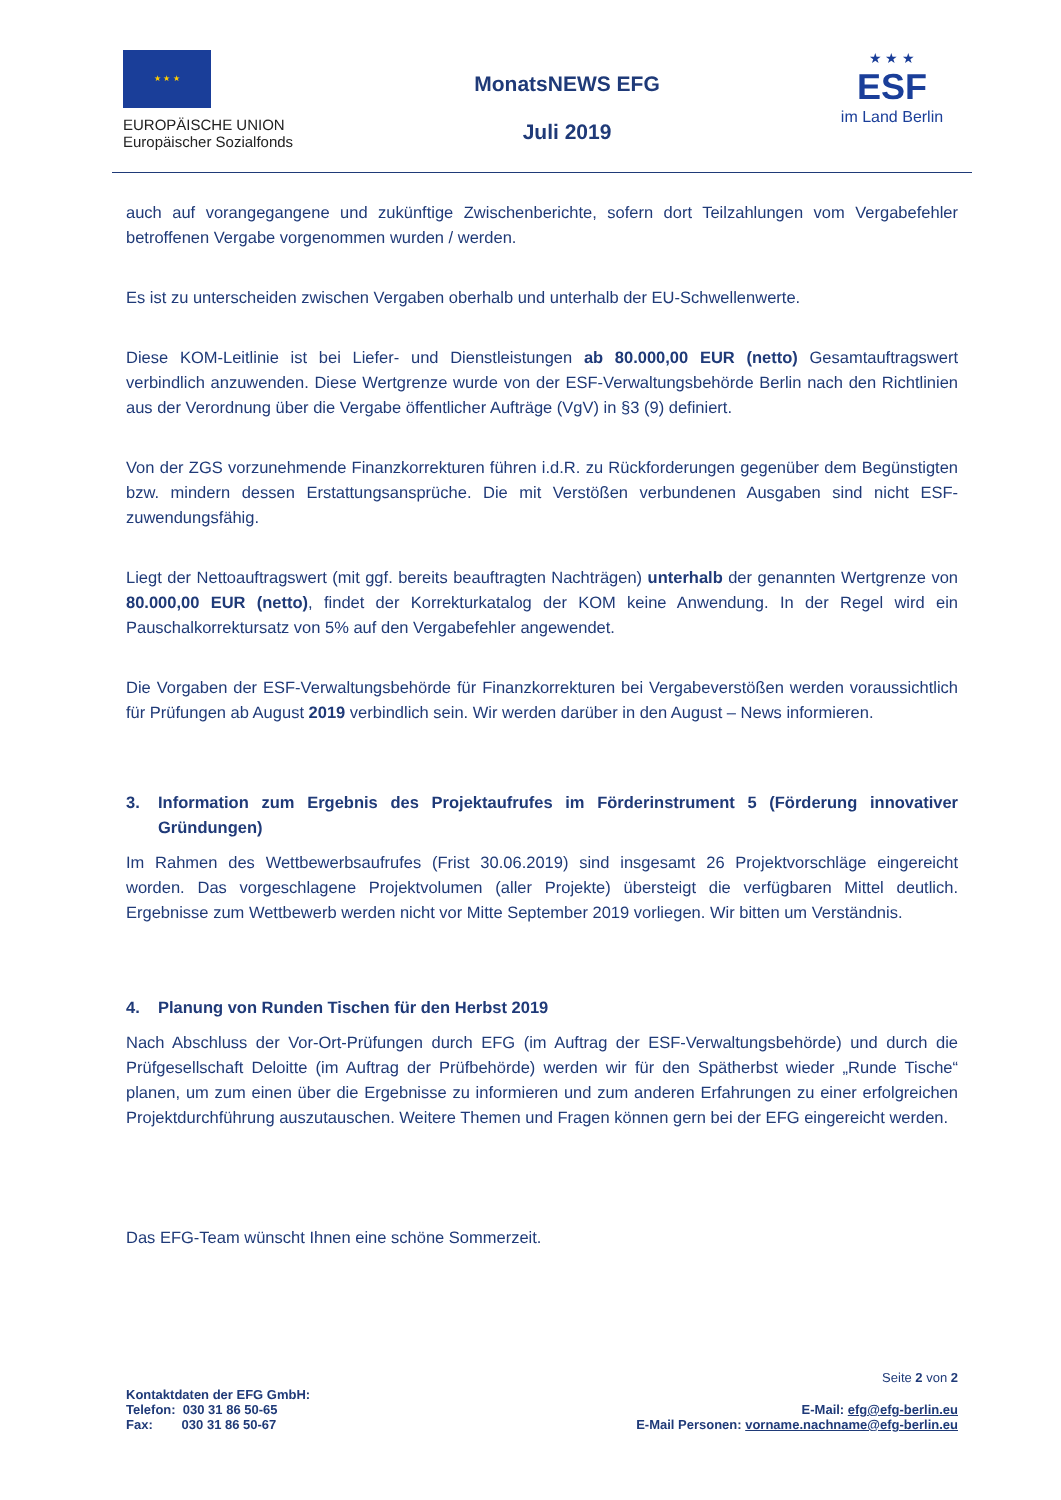★ ★ ★
EUROPÄISCHE UNION
Europäischer Sozialfonds
MonatsNEWS EFG
Juli 2019
★ ★ ★
ESF
im Land Berlin
auch auf vorangegangene und zukünftige Zwischenberichte, sofern dort Teilzahlungen vom Vergabefehler betroffenen Vergabe vorgenommen wurden / werden.
Es ist zu unterscheiden zwischen Vergaben oberhalb und unterhalb der EU-Schwellenwerte.
Diese KOM-Leitlinie ist bei Liefer- und Dienstleistungen ab 80.000,00 EUR (netto) Gesamtauftragswert verbindlich anzuwenden. Diese Wertgrenze wurde von der ESF-Verwaltungsbehörde Berlin nach den Richtlinien aus der Verordnung über die Vergabe öffentlicher Aufträge (VgV) in §3 (9) definiert.
Von der ZGS vorzunehmende Finanzkorrekturen führen i.d.R. zu Rückforderungen gegenüber dem Begünstigten bzw. mindern dessen Erstattungsansprüche. Die mit Verstößen verbundenen Ausgaben sind nicht ESF-zuwendungsfähig.
Liegt der Nettoauftragswert (mit ggf. bereits beauftragten Nachträgen) unterhalb der genannten Wertgrenze von 80.000,00 EUR (netto), findet der Korrekturkatalog der KOM keine Anwendung. In der Regel wird ein Pauschalkorrektursatz von 5% auf den Vergabefehler angewendet.
Die Vorgaben der ESF-Verwaltungsbehörde für Finanzkorrekturen bei Vergabeverstößen werden voraussichtlich für Prüfungen ab August 2019 verbindlich sein. Wir werden darüber in den August – News informieren.
3. Information zum Ergebnis des Projektaufrufes im Förderinstrument 5 (Förderung innovativer Gründungen)
Im Rahmen des Wettbewerbsaufrufes (Frist 30.06.2019) sind insgesamt 26 Projektvorschläge eingereicht worden. Das vorgeschlagene Projektvolumen (aller Projekte) übersteigt die verfügbaren Mittel deutlich. Ergebnisse zum Wettbewerb werden nicht vor Mitte September 2019 vorliegen. Wir bitten um Verständnis.
4. Planung von Runden Tischen für den Herbst 2019
Nach Abschluss der Vor-Ort-Prüfungen durch EFG (im Auftrag der ESF-Verwaltungsbehörde) und durch die Prüfgesellschaft Deloitte (im Auftrag der Prüfbehörde) werden wir für den Spätherbst wieder „Runde Tische“ planen, um zum einen über die Ergebnisse zu informieren und zum anderen Erfahrungen zu einer erfolgreichen Projektdurchführung auszutauschen. Weitere Themen und Fragen können gern bei der EFG eingereicht werden.
Das EFG-Team wünscht Ihnen eine schöne Sommerzeit.
Seite 2 von 2
Kontaktdaten der EFG GmbH:
Telefon: 030 31 86 50-65
Fax: 030 31 86 50-67
E-Mail: efg@efg-berlin.eu
E-Mail Personen: vorname.nachname@efg-berlin.eu